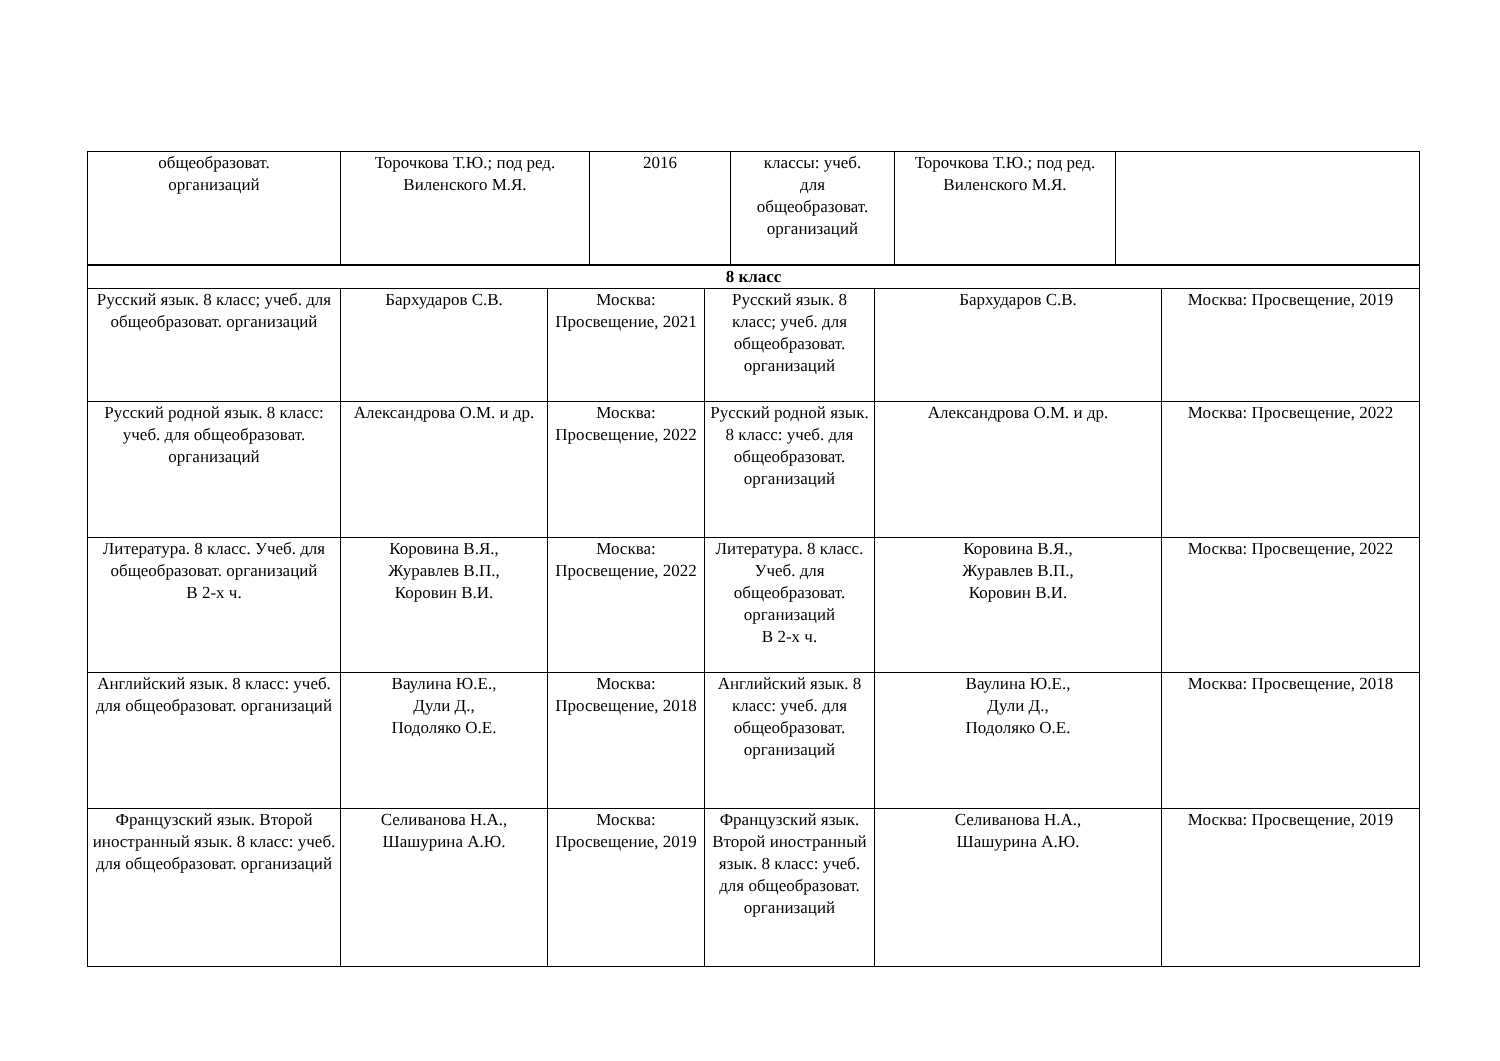| общеобразоват. организаций | Торочкова Т.Ю.; под ред. Виленского М.Я. | 2016 | классы: учеб. для общеобразоват. организаций | Торочкова Т.Ю.; под ред. Виленского М.Я. | |
| 8 класс | | | | | |
| Русский язык. 8 класс; учеб. для общеобразоват. организаций | Бархударов С.В. | Москва: Просвещение, 2021 | Русский язык. 8 класс; учеб. для общеобразоват. организаций | Бархударов С.В. | Москва: Просвещение, 2019 |
| Русский родной язык. 8 класс: учеб. для общеобразоват. организаций | Александрова О.М. и др. | Москва: Просвещение, 2022 | Русский родной язык. 8 класс: учеб. для общеобразоват. организаций | Александрова О.М. и др. | Москва: Просвещение, 2022 |
| Литература. 8 класс. Учеб. для общеобразоват. организаций В 2-х ч. | Коровина В.Я., Журавлев В.П., Коровин В.И. | Москва: Просвещение, 2022 | Литература. 8 класс. Учеб. для общеобразоват. организаций В 2-х ч. | Коровина В.Я., Журавлев В.П., Коровин В.И. | Москва: Просвещение, 2022 |
| Английский язык. 8 класс: учеб. для общеобразоват. организаций | Ваулина Ю.Е., Дули Д., Подоляко О.Е. | Москва: Просвещение, 2018 | Английский язык. 8 класс: учеб. для общеобразоват. организаций | Ваулина Ю.Е., Дули Д., Подоляко О.Е. | Москва: Просвещение, 2018 |
| Французский язык. Второй иностранный язык. 8 класс: учеб. для общеобразоват. организаций | Селиванова Н.А., Шашурина А.Ю. | Москва: Просвещение, 2019 | Французский язык. Второй иностранный язык. 8 класс: учеб. для общеобразоват. организаций | Селиванова Н.А., Шашурина А.Ю. | Москва: Просвещение, 2019 |